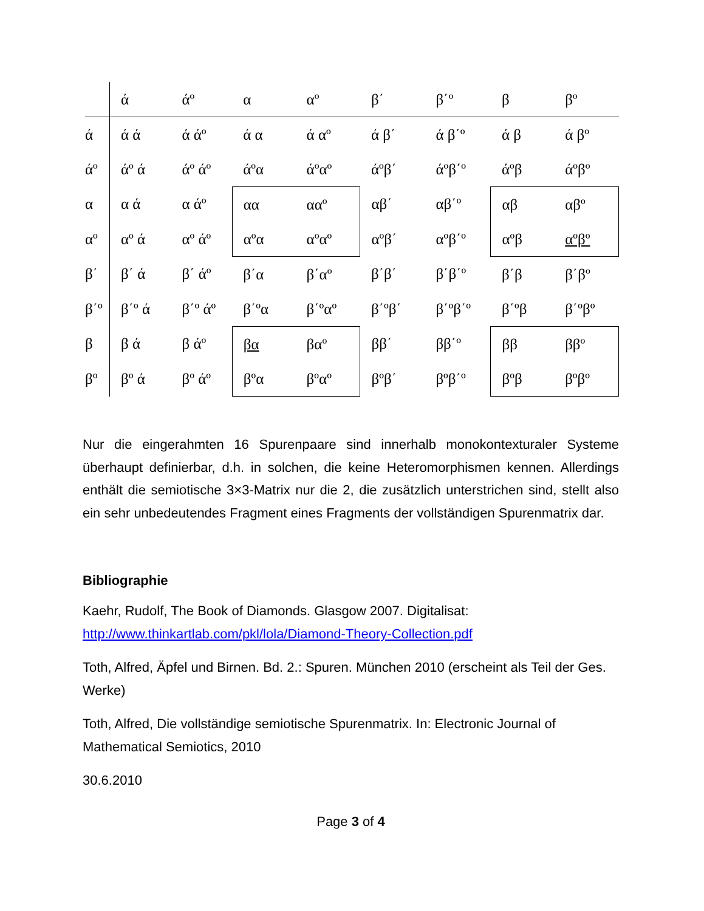| | ά | άº | α | αº | β΄ | β΄º | β | βº |
| ά | ά ά | ά άº | ά α | ά αº | ά β΄ | ά β΄º | ά β | ά βº |
| άº | άº ά | άº άº | άºα | άºαº | άºβ΄ | άºβ΄º | άºβ | άºβº |
| α | α ά | α άº | αα | ααº | αβ΄ | αβ΄º | αβ | αβº |
| αº | αº ά | αº άº | αºα | αºαº | αºβ΄ | αºβ΄º | αºβ | αºβº |
| β΄ | β΄ ά | β΄ άº | β΄α | β΄αº | β΄β΄ | β΄β΄º | β΄β | β΄βº |
| β΄º | β΄º ά | β΄º άº | β΄ºα | β΄ºαº | β΄ºβ΄ | β΄ºβ΄º | β΄ºβ | β΄ºβº |
| β | β ά | β άº | βα | βαº | ββ΄ | ββ΄º | ββ | ββº |
| βº | βº ά | βº άº | βºα | βºαº | βºβ΄ | βºβ΄º | βºβ | βºβº |
Nur die eingerahmten 16 Spurenpaare sind innerhalb monokontexturaler Systeme überhaupt definierbar, d.h. in solchen, die keine Heteromorphismen kennen. Allerdings enthält die semiotische 3×3-Matrix nur die 2, die zusätzlich unterstrichen sind, stellt also ein sehr unbedeutendes Fragment eines Fragments der vollständigen Spurenmatrix dar.
Bibliographie
Kaehr, Rudolf, The Book of Diamonds. Glasgow 2007. Digitalisat: http://www.thinkartlab.com/pkl/lola/Diamond-Theory-Collection.pdf
Toth, Alfred, Äpfel und Birnen. Bd. 2.: Spuren. München 2010 (erscheint als Teil der Ges. Werke)
Toth, Alfred, Die vollständige semiotische Spurenmatrix. In: Electronic Journal of Mathematical Semiotics, 2010
30.6.2010
Page 3 of 4